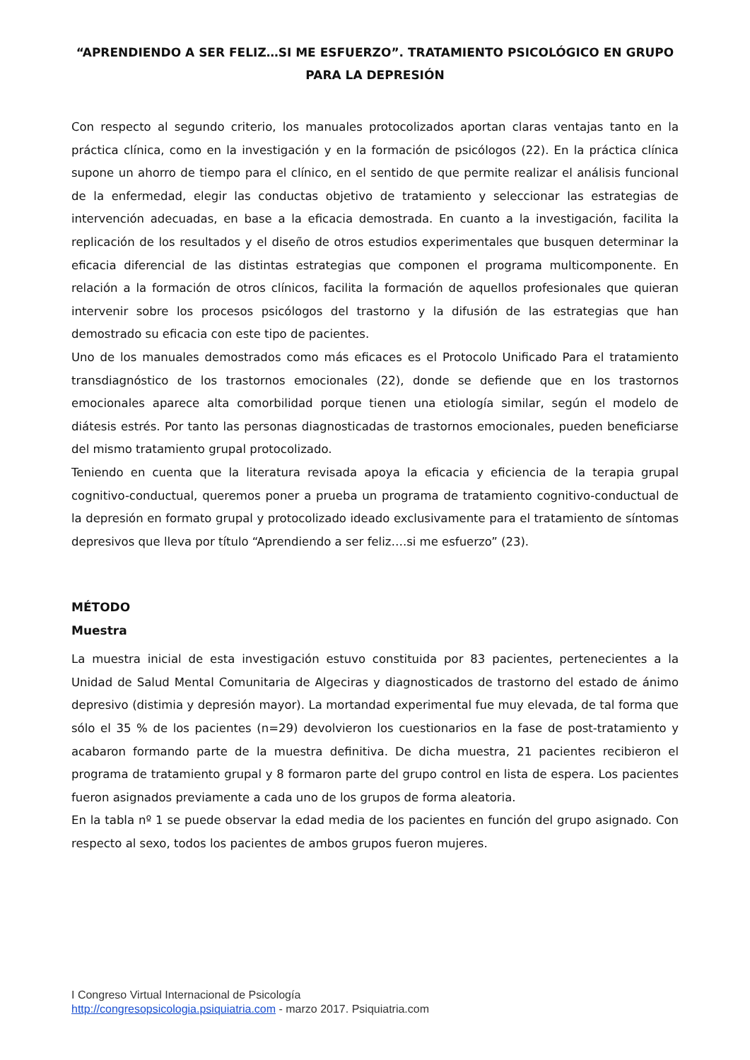“APRENDIENDO A SER FELIZ…SI ME ESFUERZO”. TRATAMIENTO PSICOLÓGICO EN GRUPO PARA LA DEPRESIÓN
Con respecto al segundo criterio, los manuales protocolizados aportan claras ventajas tanto en la práctica clínica, como en la investigación y en la formación de psicólogos (22). En la práctica clínica supone un ahorro de tiempo para el clínico, en el sentido de que permite realizar el análisis funcional de la enfermedad, elegir las conductas objetivo de tratamiento y seleccionar las estrategias de intervención adecuadas, en base a la eficacia demostrada. En cuanto a la investigación, facilita la replicación de los resultados y el diseño de otros estudios experimentales que busquen determinar la eficacia diferencial de las distintas estrategias que componen el programa multicomponente. En relación a la formación de otros clínicos, facilita la formación de aquellos profesionales que quieran intervenir sobre los procesos psicólogos del trastorno y la difusión de las estrategias que han demostrado su eficacia con este tipo de pacientes.
Uno de los manuales demostrados como más eficaces es el Protocolo Unificado Para el tratamiento transdiagnóstico de los trastornos emocionales (22), donde se defiende que en los trastornos emocionales aparece alta comorbilidad porque tienen una etiología similar, según el modelo de diátesis estrés. Por tanto las personas diagnosticadas de trastornos emocionales, pueden beneficiarse del mismo tratamiento grupal protocolizado.
Teniendo en cuenta que la literatura revisada apoya la eficacia y eficiencia de la terapia grupal cognitivo-conductual, queremos poner a prueba un programa de tratamiento cognitivo-conductual de la depresión en formato grupal y protocolizado ideado exclusivamente para el tratamiento de síntomas depresivos que lleva por título “Aprendiendo a ser feliz….si me esfuerzo” (23).
MÉTODO
Muestra
La muestra inicial de esta investigación estuvo constituida por 83 pacientes, pertenecientes a la Unidad de Salud Mental Comunitaria de Algeciras y diagnosticados de trastorno del estado de ánimo depresivo (distimia y depresión mayor). La mortandad experimental fue muy elevada, de tal forma que sólo el 35 % de los pacientes (n=29) devolvieron los cuestionarios en la fase de post-tratamiento y acabaron formando parte de la muestra definitiva. De dicha muestra, 21 pacientes recibieron el programa de tratamiento grupal y 8 formaron parte del grupo control en lista de espera. Los pacientes fueron asignados previamente a cada uno de los grupos de forma aleatoria.
En la tabla nº 1 se puede observar la edad media de los pacientes en función del grupo asignado. Con respecto al sexo, todos los pacientes de ambos grupos fueron mujeres.
I Congreso Virtual Internacional de Psicología
http://congresopsicologia.psiquiatria.com - marzo 2017. Psiquiatria.com